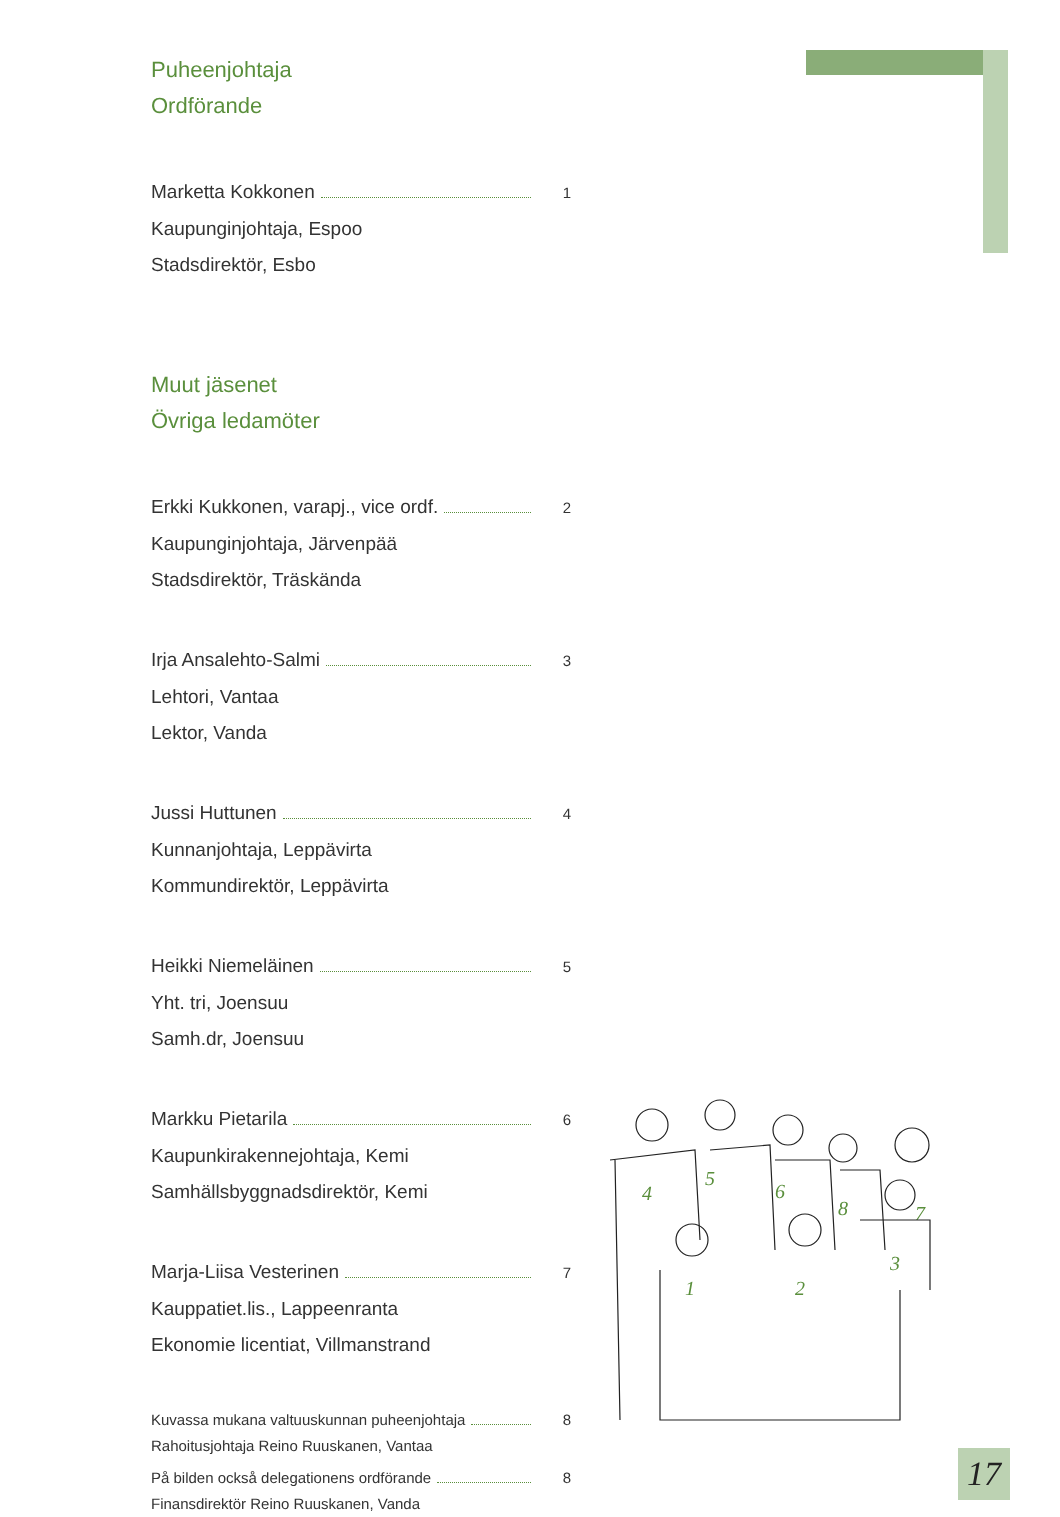Puheenjohtaja
Ordförande
Marketta Kokkonen 1
Kaupunginjohtaja, Espoo
Stadsdirektör, Esbo
Muut jäsenet
Övriga ledamöter
Erkki Kukkonen, varapj., vice ordf. 2
Kaupunginjohtaja, Järvenpää
Stadsdirektör, Träskända
Irja Ansalehto-Salmi 3
Lehtori, Vantaa
Lektor, Vanda
Jussi Huttunen 4
Kunnanjohtaja, Leppävirta
Kommundirektör, Leppävirta
Heikki Niemeläinen 5
Yht. tri, Joensuu
Samh.dr, Joensuu
Markku Pietarila 6
Kaupunkirakennejohtaja, Kemi
Samhällsbyggnadsdirektör, Kemi
Marja-Liisa Vesterinen 7
Kauppatiet.lis., Lappeenranta
Ekonomie licentiat, Villmanstrand
Kuvassa mukana valtuuskunnan puheenjohtaja 8
Rahoitusjohtaja Reino Ruuskanen, Vantaa
På bilden också delegationens ordförande 8
Finansdirektör Reino Ruuskanen, Vanda
4
5
6
8
7
3
1
2
17